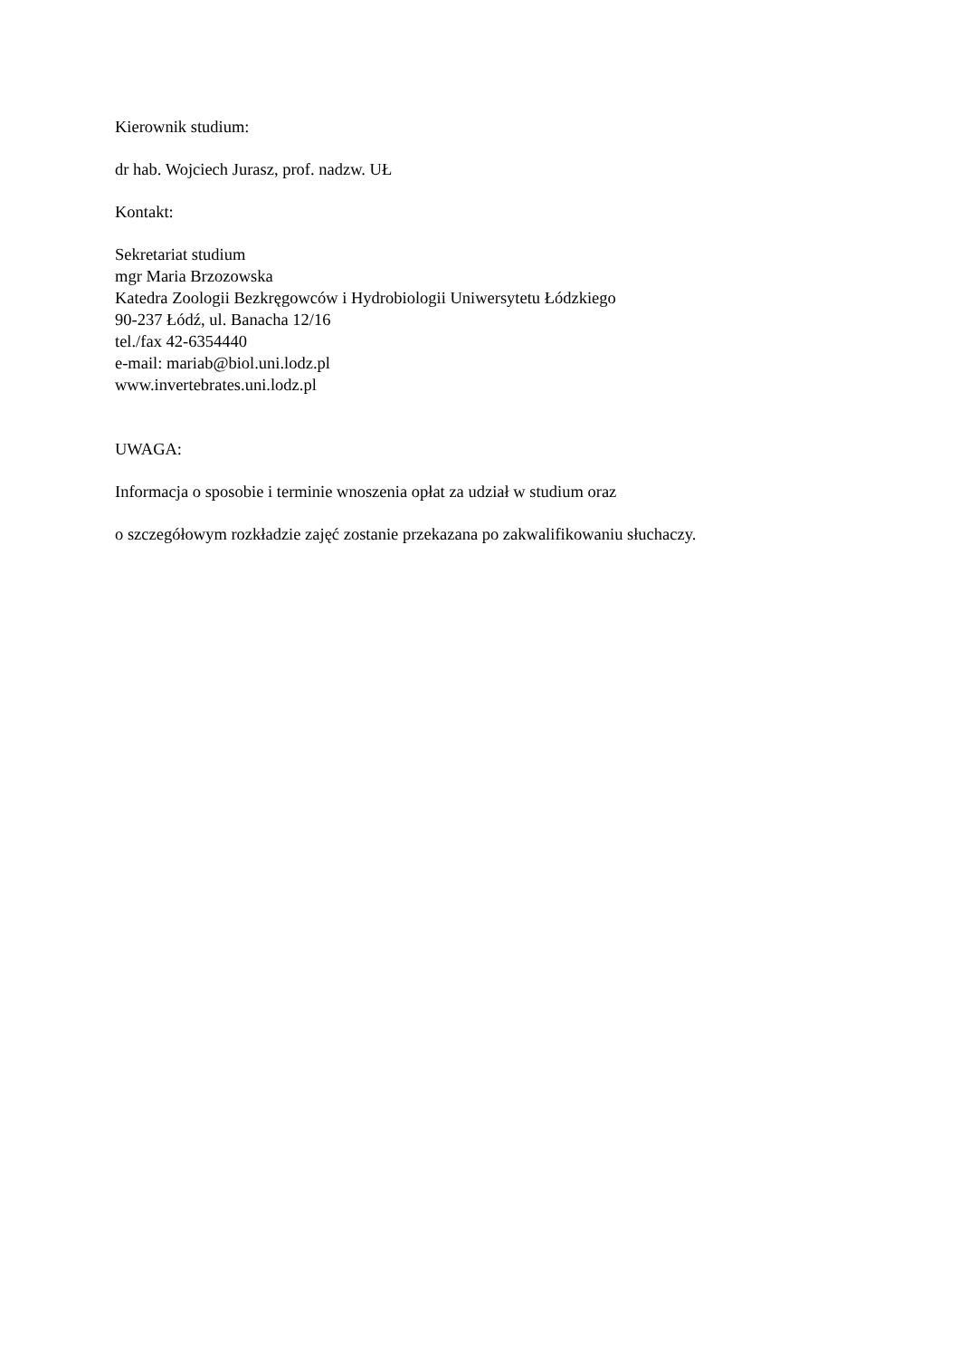Kierownik studium:
dr hab. Wojciech Jurasz, prof. nadzw. UŁ
Kontakt:
Sekretariat studium
mgr Maria Brzozowska
Katedra Zoologii Bezkręgowców i Hydrobiologii Uniwersytetu Łódzkiego
90-237 Łódź, ul. Banacha 12/16
tel./fax 42-6354440
e-mail: mariab@biol.uni.lodz.pl
www.invertebrates.uni.lodz.pl
UWAGA:
Informacja o sposobie i terminie wnoszenia opłat za udział w studium oraz
o szczegółowym rozkładzie zajęć zostanie przekazana po zakwalifikowaniu słuchaczy.